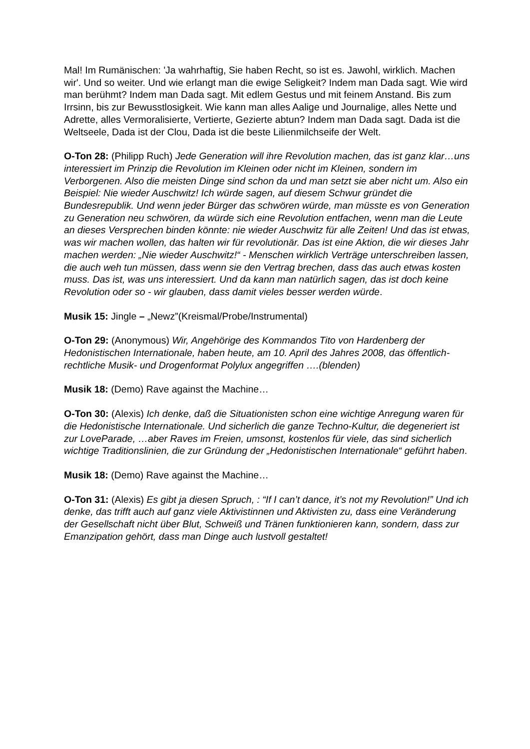Mal! Im Rumänischen: 'Ja wahrhaftig, Sie haben Recht, so ist es. Jawohl, wirklich. Machen wir'. Und so weiter. Und wie erlangt man die ewige Seligkeit? Indem man Dada sagt. Wie wird man berühmt? Indem man Dada sagt. Mit edlem Gestus und mit feinem Anstand. Bis zum Irrsinn, bis zur Bewusstlosigkeit. Wie kann man alles Aalige und Journalige, alles Nette und Adrette, alles Vermoralisierte, Vertierte, Gezierte abtun? Indem man Dada sagt. Dada ist die Weltseele, Dada ist der Clou, Dada ist die beste Lilienmilchseife der Welt.
O-Ton 28: (Philipp Ruch) Jede Generation will ihre Revolution machen, das ist ganz klar…uns interessiert im Prinzip die Revolution im Kleinen oder nicht im Kleinen, sondern im Verborgenen. Also die meisten Dinge sind schon da und man setzt sie aber nicht um. Also ein Beispiel: Nie wieder Auschwitz! Ich würde sagen, auf diesem Schwur gründet die Bundesrepublik. Und wenn jeder Bürger das schwören würde, man müsste es von Generation zu Generation neu schwören, da würde sich eine Revolution entfachen, wenn man die Leute an dieses Versprechen binden könnte: nie wieder Auschwitz für alle Zeiten! Und das ist etwas, was wir machen wollen, das halten wir für revolutionär. Das ist eine Aktion, die wir dieses Jahr machen werden: „Nie wieder Auschwitz!“ - Menschen wirklich Verträge unterschreiben lassen, die auch weh tun müssen, dass wenn sie den Vertrag brechen, dass das auch etwas kosten muss. Das ist, was uns interessiert. Und da kann man natürlich sagen, das ist doch keine Revolution oder so - wir glauben, dass damit vieles besser werden würde.
Musik 15: Jingle – „Newz”(Kreismal/Probe/Instrumental)
O-Ton 29: (Anonymous) Wir, Angehörige des Kommandos Tito von Hardenberg der Hedonistischen Internationale, haben heute, am 10. April des Jahres 2008, das öffentlich-rechtliche Musik- und Drogenformat Polylux angegriffen ….(blenden)
Musik 18: (Demo) Rave against the Machine…
O-Ton 30: (Alexis) Ich denke, daß die Situationisten schon eine wichtige Anregung waren für die Hedonistische Internationale. Und sicherlich die ganze Techno-Kultur, die degeneriert ist zur LoveParade, …aber Raves im Freien, umsonst, kostenlos für viele, das sind sicherlich wichtige Traditionslinien, die zur Gründung der „Hedonistischen Internationale“ geführt haben.
Musik 18: (Demo) Rave against the Machine…
O-Ton 31: (Alexis) Es gibt ja diesen Spruch, : “If I can’t dance, it’s not my Revolution!” Und ich denke, das trifft auch auf ganz viele Aktivistinnen und Aktivisten zu, dass eine Veränderung der Gesellschaft nicht über Blut, Schweiß und Tränen funktionieren kann, sondern, dass zur Emanzipation gehört, dass man Dinge auch lustvoll gestaltet!